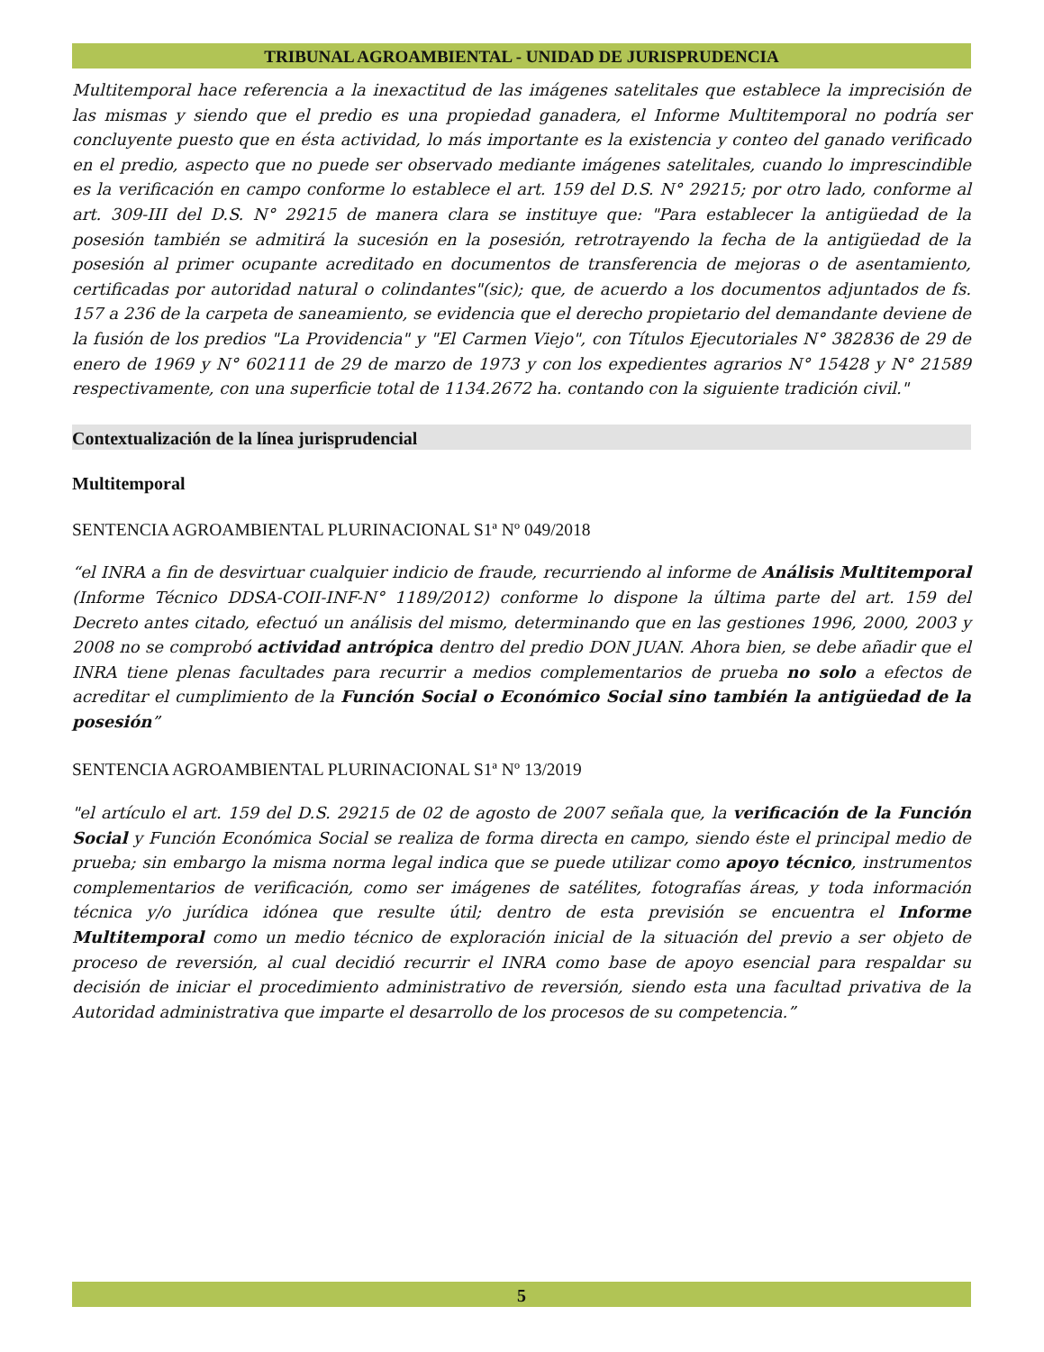TRIBUNAL AGROAMBIENTAL - UNIDAD DE JURISPRUDENCIA
Multitemporal hace referencia a la inexactitud de las imágenes satelitales que establece la imprecisión de las mismas y siendo que el predio es una propiedad ganadera, el Informe Multitemporal no podría ser concluyente puesto que en ésta actividad, lo más importante es la existencia y conteo del ganado verificado en el predio, aspecto que no puede ser observado mediante imágenes satelitales, cuando lo imprescindible es la verificación en campo conforme lo establece el art. 159 del D.S. N° 29215; por otro lado, conforme al art. 309-III del D.S. N° 29215 de manera clara se instituye que: "Para establecer la antigüedad de la posesión también se admitirá la sucesión en la posesión, retrotrayendo la fecha de la antigüedad de la posesión al primer ocupante acreditado en documentos de transferencia de mejoras o de asentamiento, certificadas por autoridad natural o colindantes"(sic); que, de acuerdo a los documentos adjuntados de fs. 157 a 236 de la carpeta de saneamiento, se evidencia que el derecho propietario del demandante deviene de la fusión de los predios "La Providencia" y "El Carmen Viejo", con Títulos Ejecutoriales N° 382836 de 29 de enero de 1969 y N° 602111 de 29 de marzo de 1973 y con los expedientes agrarios N° 15428 y N° 21589 respectivamente, con una superficie total de 1134.2672 ha. contando con la siguiente tradición civil."
Contextualización de la línea jurisprudencial
Multitemporal
SENTENCIA AGROAMBIENTAL PLURINACIONAL S1ª Nº 049/2018
“el INRA a fin de desvirtuar cualquier indicio de fraude, recurriendo al informe de Análisis Multitemporal (Informe Técnico DDSA-COII-INF-N° 1189/2012) conforme lo dispone la última parte del art. 159 del Decreto antes citado, efectuó un análisis del mismo, determinando que en las gestiones 1996, 2000, 2003 y 2008 no se comprobó actividad antrópica dentro del predio DON JUAN. Ahora bien, se debe añadir que el INRA tiene plenas facultades para recurrir a medios complementarios de prueba no solo a efectos de acreditar el cumplimiento de la Función Social o Económico Social sino también la antigüedad de la posesión”
SENTENCIA AGROAMBIENTAL PLURINACIONAL S1ª Nº 13/2019
"el artículo el art. 159 del D.S. 29215 de 02 de agosto de 2007 señala que, la verificación de la Función Social y Función Económica Social se realiza de forma directa en campo, siendo éste el principal medio de prueba; sin embargo la misma norma legal indica que se puede utilizar como apoyo técnico, instrumentos complementarios de verificación, como ser imágenes de satélites, fotografías áreas, y toda información técnica y/o jurídica idónea que resulte útil; dentro de esta previsión se encuentra el Informe Multitemporal como un medio técnico de exploración inicial de la situación del previo a ser objeto de proceso de reversión, al cual decidió recurrir el INRA como base de apoyo esencial para respaldar su decisión de iniciar el procedimiento administrativo de reversión, siendo esta una facultad privativa de la Autoridad administrativa que imparte el desarrollo de los procesos de su competencia.”
5